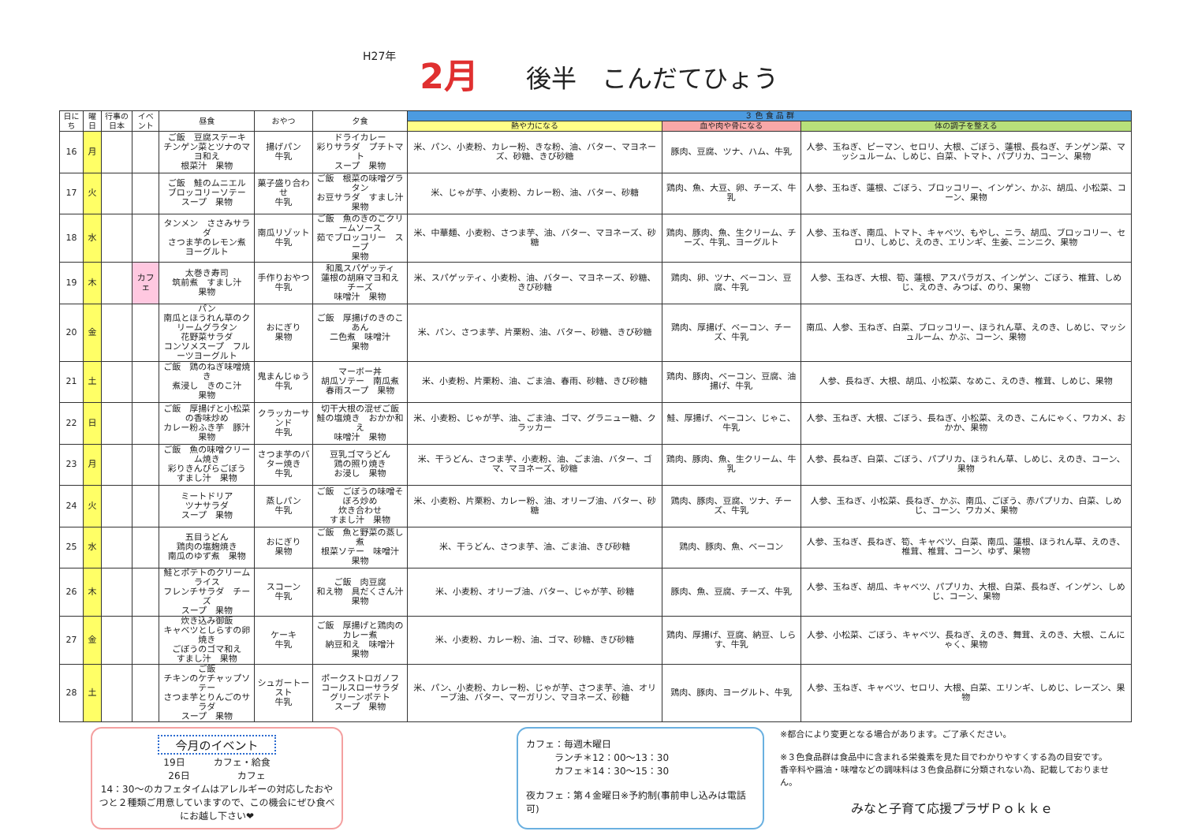H27年 2月 後半　こんだてひょう
| 日にち | 曜日 | 行事の日本 | イベント | 昼食 | おやつ | 夕食 | ３ 色 食 品 群 | | |
| --- | --- | --- | --- | --- | --- | --- | --- | --- | --- |
| | | | | | | | 熱や力になる | 血や肉や骨になる | 体の調子を整える |
| 16 | 月 | | | ご飯 豆腐ステーキ チンゲン菜とツナのマヨ和え 根菜汁 果物 | 揚げパン 牛乳 | ドライカレー 彩りサラダ プチトマト スープ 果物 | 米、パン、小麦粉、カレー粉、きな粉、油、バター、マヨネーズ、砂糖、きび砂糖 | 豚肉、豆腐、ツナ、ハム、牛乳 | 人参、玉ねぎ、ピーマン、セロリ、大根、ごぼう、蓮根、長ねぎ、チンゲン菜、マッシュルーム、しめじ、白菜、トマト、パプリカ、コーン、果物 |
| 17 | 火 | | | ご飯 鮭のムニエル ブロッコリーソテー スープ 果物 | 菓子盛り合わせ 牛乳 | ご飯 根菜の味噌グラタン お豆サラダ すまし汁 果物 | 米、じゃが芋、小麦粉、カレー粉、油、バター、砂糖 | 鶏肉、魚、大豆、卵、チーズ、牛乳 | 人参、玉ねぎ、蓮根、ごぼう、ブロッコリー、インゲン、かぶ、胡瓜、小松菜、コーン、果物 |
| 18 | 水 | | | タンメン ささみサラダ さつま芋のレモン煮 ヨーグルト | 南瓜リゾット 牛乳 | ご飯 魚のきのこクリームソース 茹でブロッコリー スープ 果物 | 米、中華麺、小麦粉、さつま芋、油、バター、マヨネーズ、砂糖 | 鶏肉、豚肉、魚、生クリーム、チーズ、牛乳、ヨーグルト | 人参、玉ねぎ、南瓜、トマト、キャベツ、もやし、ニラ、胡瓜、ブロッコリー、セロリ、しめじ、えのき、エリンギ、生姜、ニンニク、果物 |
| 19 | 木 | | カフェ | 太巻き寿司 筑前煮 すまし汁 果物 | 手作りおやつ 牛乳 | 和風スパゲッティ 蓮根の胡麻マヨ和え チーズ 味噌汁 果物 | 米、スパゲッティ、小麦粉、油、バター、マヨネーズ、砂糖、きび砂糖 | 鶏肉、卵、ツナ、ベーコン、豆腐、牛乳 | 人参、玉ねぎ、大根、筍、蓮根、アスパラガス、インゲン、ごぼう、椎茸、しめじ、えのき、みつば、のり、果物 |
| 20 | 金 | | | パン 南瓜とほうれん草のクリームグラタン 花野菜サラダ コンソメスープ フルーツヨーグルト | おにぎり 果物 | ご飯 厚揚げのきのこあん 二色煮 味噌汁 果物 | 米、パン、さつま芋、片栗粉、油、バター、砂糖、きび砂糖 | 鶏肉、厚揚げ、ベーコン、チーズ、牛乳 | 南瓜、人参、玉ねぎ、白菜、ブロッコリー、ほうれん草、えのき、しめじ、マッシュルーム、かぶ、コーン、果物 |
| 21 | 土 | | | ご飯 鶏のねぎ味噌焼き 煮浸し きのこ汁 果物 | 鬼まんじゅう 牛乳 | マーボー丼 胡瓜ソテー 南瓜煮 春雨スープ 果物 | 米、小麦粉、片栗粉、油、ごま油、春雨、砂糖、きび砂糖 | 鶏肉、豚肉、ベーコン、豆腐、油揚げ、牛乳 | 人参、長ねぎ、大根、胡瓜、小松菜、なめこ、えのき、椎茸、しめじ、果物 |
| 22 | 日 | | | ご飯 厚揚げと小松菜の香味炒め カレー粉ふき芋 豚汁 果物 | クラッカーサンド 牛乳 | 切干大根の混ぜご飯 鮭の塩焼き おかか和え 味噌汁 果物 | 米、小麦粉、じゃが芋、油、ごま油、ゴマ、グラニュー糖、クラッカー | 鮭、厚揚げ、ベーコン、じゃこ、牛乳 | 人参、玉ねぎ、大根、ごぼう、長ねぎ、小松菜、えのき、こんにゃく、ワカメ、おかか、果物 |
| 23 | 月 | | | ご飯 魚の味噌クリーム焼き 彩りきんぴらごぼう すまし汁 果物 | さつま芋のバター焼き 牛乳 | 豆乳ゴマうどん 鶏の照り焼き お浸し 果物 | 米、干うどん、さつま芋、小麦粉、油、ごま油、バター、ゴマ、マヨネーズ、砂糖 | 鶏肉、豚肉、魚、生クリーム、牛乳 | 人参、長ねぎ、白菜、ごぼう、パプリカ、ほうれん草、しめじ、えのき、コーン、果物 |
| 24 | 火 | | | ミートドリア ツナサラダ スープ 果物 | 蒸しパン 牛乳 | ご飯 ごぼうの味噌そぼろ炒め 炊き合わせ すまし汁 果物 | 米、小麦粉、片栗粉、カレー粉、油、オリーブ油、バター、砂糖 | 鶏肉、豚肉、豆腐、ツナ、チーズ、牛乳 | 人参、玉ねぎ、小松菜、長ねぎ、かぶ、南瓜、ごぼう、赤パプリカ、白菜、しめじ、コーン、ワカメ、果物 |
| 25 | 水 | | | 五目うどん 鶏肉の塩麹焼き 南瓜のゆず煮 果物 | おにぎり 果物 | ご飯 魚と野菜の蒸し煮 根菜ソテー 味噌汁 果物 | 米、干うどん、さつま芋、油、ごま油、きび砂糖 | 鶏肉、豚肉、魚、ベーコン | 人参、玉ねぎ、長ねぎ、筍、キャベツ、白菜、南瓜、蓮根、ほうれん草、えのき、椎茸、椎茸、コーン、ゆず、果物 |
| 26 | 木 | | | 鮭とポテトのクリームライス フレンチサラダ チーズ スープ 果物 | スコーン 牛乳 | ご飯 肉豆腐 和え物 具だくさん汁 果物 | 米、小麦粉、オリーブ油、バター、じゃが芋、砂糖 | 豚肉、魚、豆腐、チーズ、牛乳 | 人参、玉ねぎ、胡瓜、キャベツ、パプリカ、大根、白菜、長ねぎ、インゲン、しめじ、コーン、果物 |
| 27 | 金 | | | 炊き込み御飯 キャベツとしらすの卵焼き ごぼうのゴマ和え すまし汁 果物 | ケーキ 牛乳 | ご飯 厚揚げと鶏肉のカレー煮 納豆和え 味噌汁 果物 | 米、小麦粉、カレー粉、油、ゴマ、砂糖、きび砂糖 | 鶏肉、厚揚げ、豆腐、納豆、しらす、牛乳 | 人参、小松菜、ごぼう、キャベツ、長ねぎ、えのき、舞茸、えのき、大根、こんにゃく、果物 |
| 28 | 土 | | | ご飯 チキンのケチャップソテー さつま芋とりんごのサラダ スープ 果物 | シュガートースト 牛乳 | ポークストロガノフ コールスローサラダ グリーンポテト スープ 果物 | 米、パン、小麦粉、カレー粉、じゃが芋、さつま芋、油、オリーブ油、バター、マーガリン、マヨネーズ、砂糖 | 鶏肉、豚肉、ヨーグルト、牛乳 | 人参、玉ねぎ、キャベツ、セロリ、大根、白菜、エリンギ、しめじ、レーズン、果物 |
今月のイベント
19日　　　カフェ・給食
26日　　　　　カフェ
14：30～のカフェタイムはアレルギーの対応したおやつと２種類ご用意していますので、この機会にぜひ食べにお越し下さい❤
カフェ：毎週木曜日
　　　ランチ＊12：00～13：30
　　　カフェ＊14：30～15：30
夜カフェ：第４金曜日※予約制(事前申し込みは電話可)
※都合により変更となる場合があります。ご了承ください。
※３色食品群は食品中に含まれる栄養素を見た目でわかりやすくする為の目安です。
香辛料や醤油・味噌などの調味料は３色食品群に分類されない為、記載しておりません。
みなと子育て応援プラザＰｏｋｋｅ